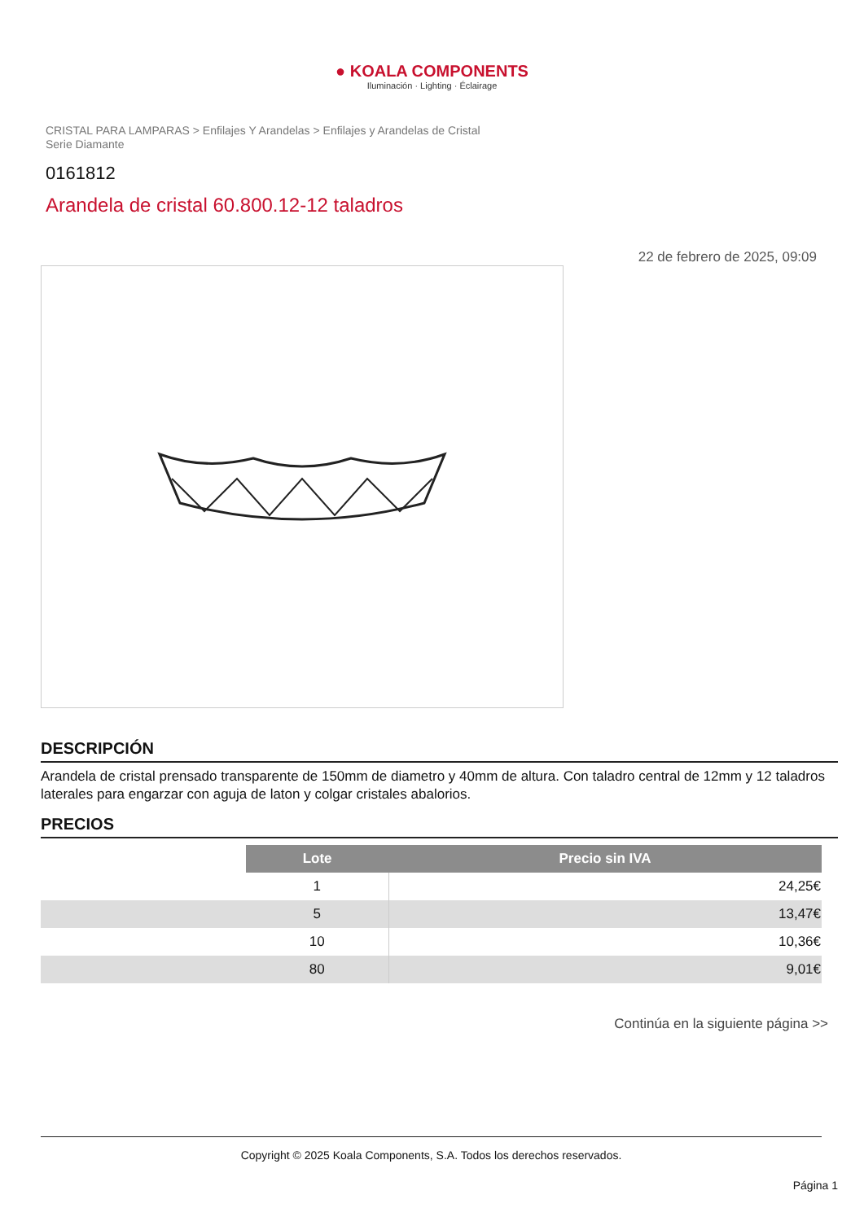● KOALA COMPONENTS
Iluminación · Lighting · Éclairage
CRISTAL PARA LAMPARAS > Enfilajes Y Arandelas > Enfilajes y Arandelas de Cristal Serie Diamante
0161812
Arandela de cristal 60.800.12-12 taladros
22 de febrero de 2025, 09:09
DESCRIPCIÓN
Arandela de cristal prensado transparente de 150mm de diametro y 40mm de altura. Con taladro central de 12mm y 12 taladros laterales para engarzar con aguja de laton y colgar cristales abalorios.
PRECIOS
| | Lote | Precio sin IVA |
| | 1 | 24,25€ |
| | 5 | 13,47€ |
| | 10 | 10,36€ |
| | 80 | 9,01€ |
Continúa en la siguiente página >>
Copyright © 2025 Koala Components, S.A. Todos los derechos reservados.
Página 1